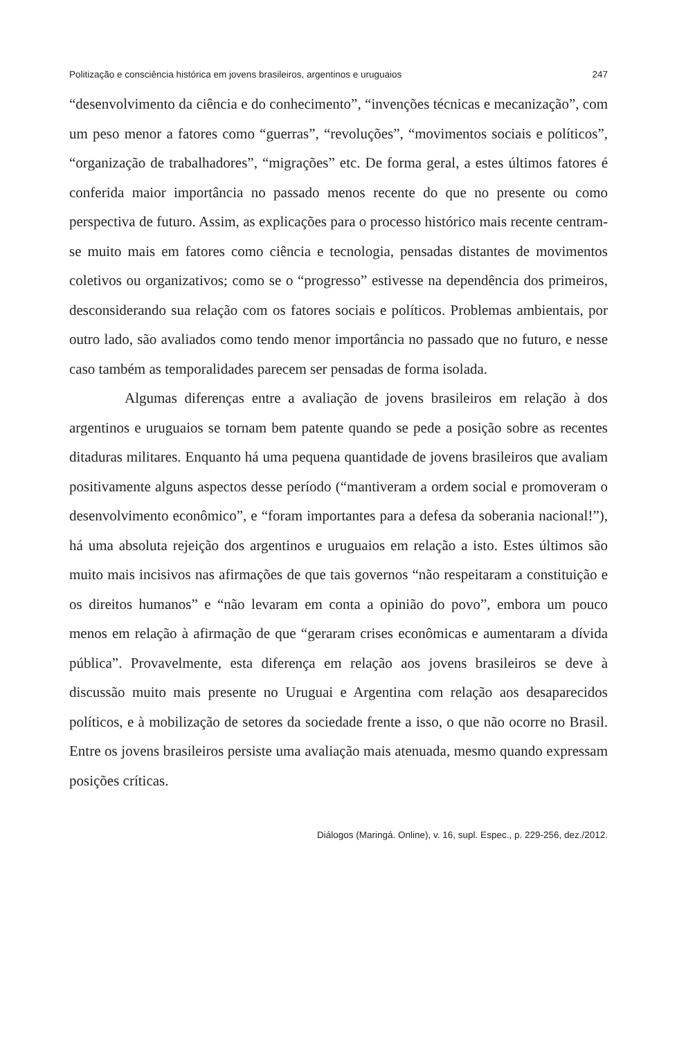Politização e consciência histórica em jovens brasileiros, argentinos e uruguaios 247
“desenvolvimento da ciência e do conhecimento”, “invenções técnicas e mecanização”, com um peso menor a fatores como “guerras”, “revoluções”, “movimentos sociais e políticos”, “organização de trabalhadores”, “migrações” etc. De forma geral, a estes últimos fatores é conferida maior importância no passado menos recente do que no presente ou como perspectiva de futuro. Assim, as explicações para o processo histórico mais recente centram-se muito mais em fatores como ciência e tecnologia, pensadas distantes de movimentos coletivos ou organizativos; como se o “progresso” estivesse na dependência dos primeiros, desconsiderando sua relação com os fatores sociais e políticos. Problemas ambientais, por outro lado, são avaliados como tendo menor importância no passado que no futuro, e nesse caso também as temporalidades parecem ser pensadas de forma isolada.
Algumas diferenças entre a avaliação de jovens brasileiros em relação à dos argentinos e uruguaios se tornam bem patente quando se pede a posição sobre as recentes ditaduras militares. Enquanto há uma pequena quantidade de jovens brasileiros que avaliam positivamente alguns aspectos desse período (“mantiveram a ordem social e promoveram o desenvolvimento econômico”, e “foram importantes para a defesa da soberania nacional!”), há uma absoluta rejeição dos argentinos e uruguaios em relação a isto. Estes últimos são muito mais incisivos nas afirmações de que tais governos “não respeitaram a constituição e os direitos humanos” e “não levaram em conta a opinião do povo”, embora um pouco menos em relação à afirmação de que “geraram crises econômicas e aumentaram a dívida pública”. Provavelmente, esta diferença em relação aos jovens brasileiros se deve à discussão muito mais presente no Uruguai e Argentina com relação aos desaparecidos políticos, e à mobilização de setores da sociedade frente a isso, o que não ocorre no Brasil. Entre os jovens brasileiros persiste uma avaliação mais atenuada, mesmo quando expressam posições críticas.
Diálogos (Maringá. Online), v. 16, supl. Espec., p. 229-256, dez./2012.